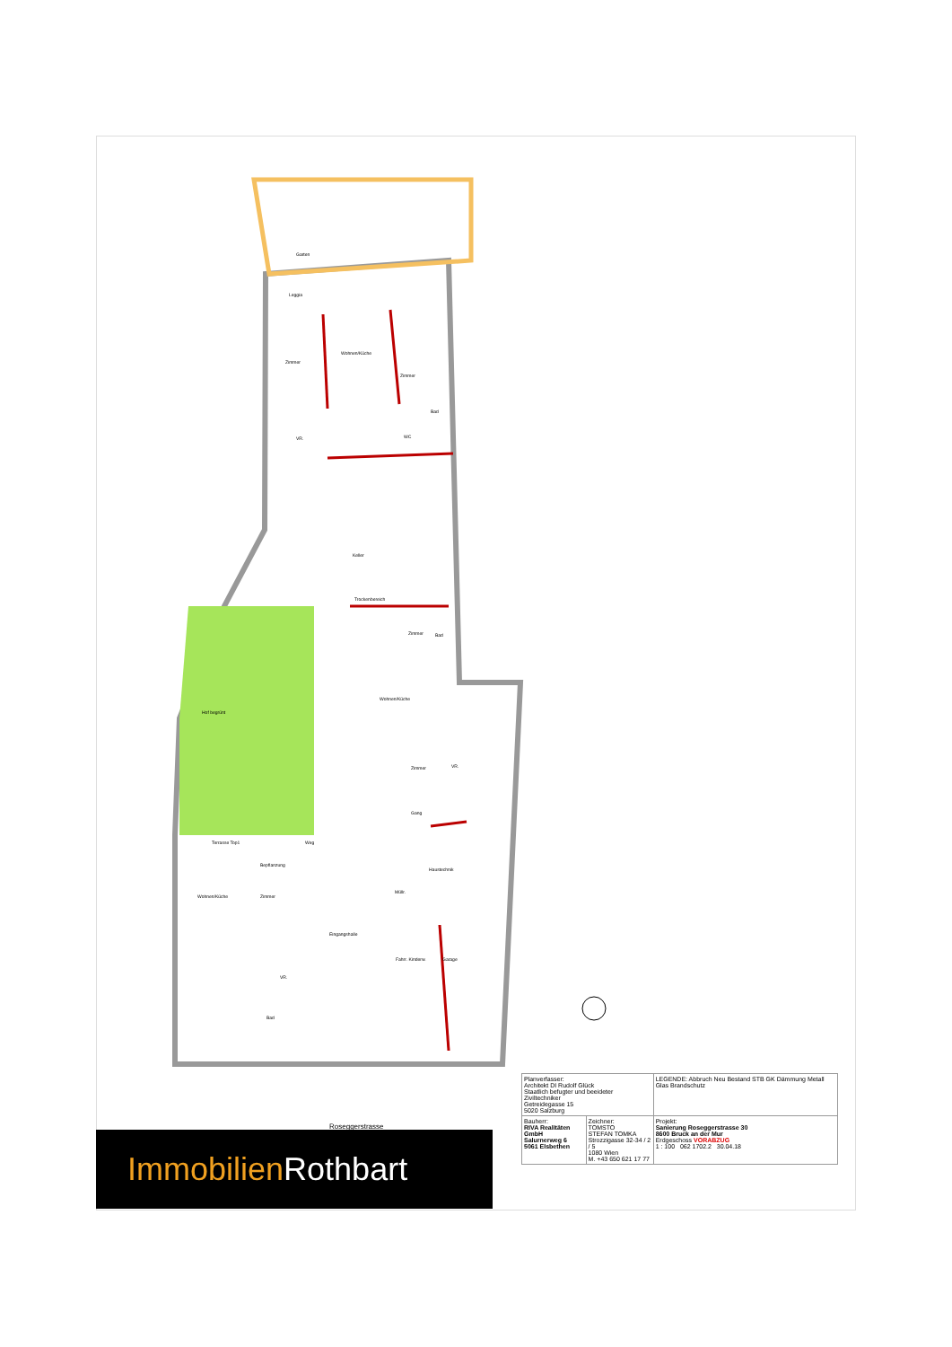Garten
Leggia
Wohnen/Küche
Zimmer
Zimmer
Bad
WC
VR.
Keller
Trockenbereich
Zimmer Bad
Wohnen/Küche
Hof begrünt
Zimmer VR.
Gang
Terrasse Top1 Weg
Bepflanzung
Haustechnik
Wohnen/Küche Zimmer
Müllr.
Eingangshalle
Fahrr. Kinderw. Garage
VR.
Bad
Roseggerstrasse
| Planverfasser: Architekt DI Rudolf Glück Staatlich befugter und beeideter Ziviltechniker Getreidegasse 15 5020 Salzburg | | LEGENDE: Abbruch Neu Bestand STB GK Dämmung Metall Glas Brandschutz |
| Bauherr: RIVA Realitäten GmbH Salurnerweg 6 5061 Elsbethen | Zeichner: TOMSTO STEFAN TOMKA Strozzigasse 32-34 / 2 / 5 1080 Wien M. +43 650 621 17 77 | Projekt: Sanierung Roseggerstrasse 30 8600 Bruck an der Mur Erdgeschoss VORABZUG 1 : 100 062 1702.2 30.04.18 |
Immobilien Rothbart